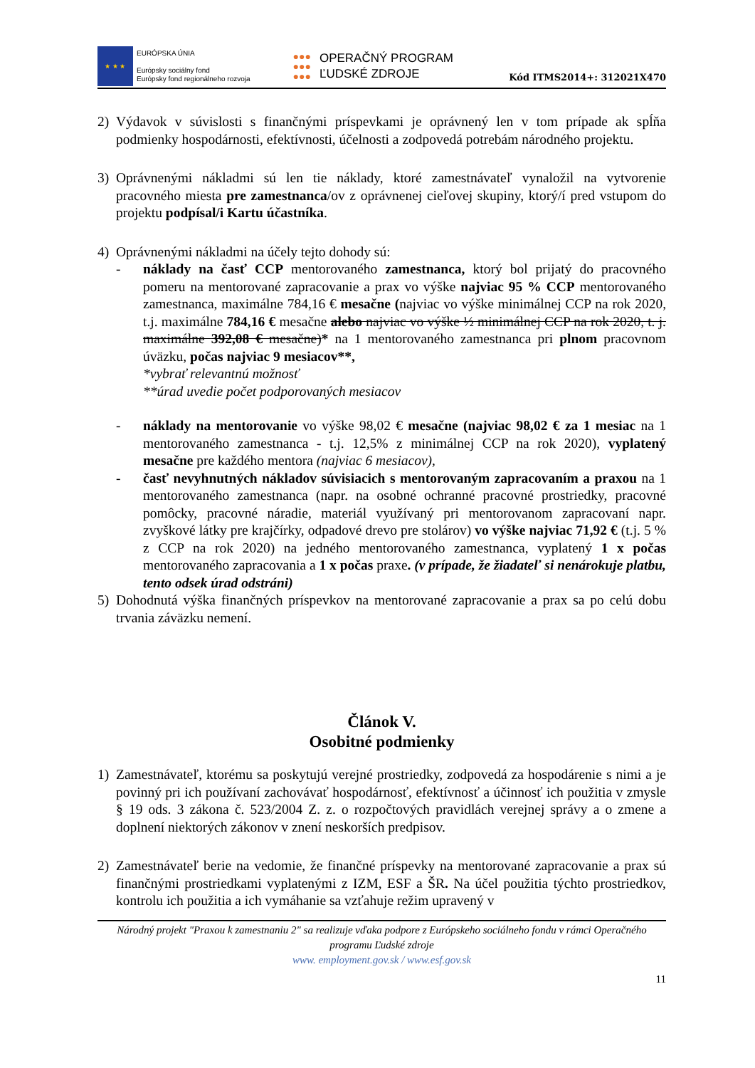★ ★ ★
EURÓPSKA ÚNIA
Európsky sociálny fond
Európsky fond regionálneho rozvoja
●●●
●●●
●●● OPERAČNÝ PROGRAM
ĽUDSKÉ ZDROJE
Kód ITMS2014+: 312021X470
2) Výdavok v súvislosti s finančnými príspevkami je oprávnený len v tom prípade ak spĺňa podmienky hospodárnosti, efektívnosti, účelnosti a zodpovedá potrebám národného projektu.
3) Oprávnenými nákladmi sú len tie náklady, ktoré zamestnávateľ vynaložil na vytvorenie pracovného miesta pre zamestnanca/ov z oprávnenej cieľovej skupiny, ktorý/í pred vstupom do projektu podpísal/i Kartu účastníka.
4) Oprávnenými nákladmi na účely tejto dohody sú:
- náklady na časť CCP mentorovaného zamestnanca, ktorý bol prijatý do pracovného pomeru na mentorované zapracovanie a prax vo výške najviac 95 % CCP mentorovaného zamestnanca, maximálne 784,16 € mesačne (najviac vo výške minimálnej CCP na rok 2020, t.j. maximálne 784,16 € mesačne alebo najviac vo výške ½ minimálnej CCP na rok 2020, t. j. maximálne 392,08 € mesačne)* na 1 mentorovaného zamestnanca pri plnom pracovnom úväzku, počas najviac 9 mesiacov**,
*vybrať relevantnú možnosť
**úrad uvedie počet podporovaných mesiacov
- náklady na mentorovanie vo výške 98,02 € mesačne (najviac 98,02 € za 1 mesiac na 1 mentorovaného zamestnanca - t.j. 12,5% z minimálnej CCP na rok 2020), vyplatený mesačne pre každého mentora (najviac 6 mesiacov),
- časť nevyhnutných nákladov súvisiacich s mentorovaným zapracovaním a praxou na 1 mentorovaného zamestnanca (napr. na osobné ochranné pracovné prostriedky, pracovné pomôcky, pracovné náradie, materiál využívaný pri mentorovanom zapracovaní napr. zvyškové látky pre krajčírky, odpadové drevo pre stolárov) vo výške najviac 71,92 € (t.j. 5 % z CCP na rok 2020) na jedného mentorovaného zamestnanca, vyplatený 1 x počas mentorovaného zapracovania a 1 x počas praxe. (v prípade, že žiadateľ si nenárokuje platbu, tento odsek úrad odstráni)
5) Dohodnutá výška finančných príspevkov na mentorované zapracovanie a prax sa po celú dobu trvania záväzku nemení.
Článok V.
Osobitné podmienky
1) Zamestnávateľ, ktorému sa poskytujú verejné prostriedky, zodpovedá za hospodárenie s nimi a je povinný pri ich používaní zachovávať hospodárnosť, efektívnosť a účinnosť ich použitia v zmysle § 19 ods. 3 zákona č. 523/2004 Z. z. o rozpočtových pravidlách verejnej správy a o zmene a doplnení niektorých zákonov v znení neskorších predpisov.
2) Zamestnávateľ berie na vedomie, že finančné príspevky na mentorované zapracovanie a prax sú finančnými prostriedkami vyplatenými z IZM, ESF a ŠR. Na účel použitia týchto prostriedkov, kontrolu ich použitia a ich vymáhanie sa vzťahuje režim upravený v
Národný projekt "Praxou k zamestnaniu 2" sa realizuje vďaka podpore z Európskeho sociálneho fondu v rámci Operačného programu Ľudské zdroje
www. employment.gov.sk / www.esf.gov.sk
11